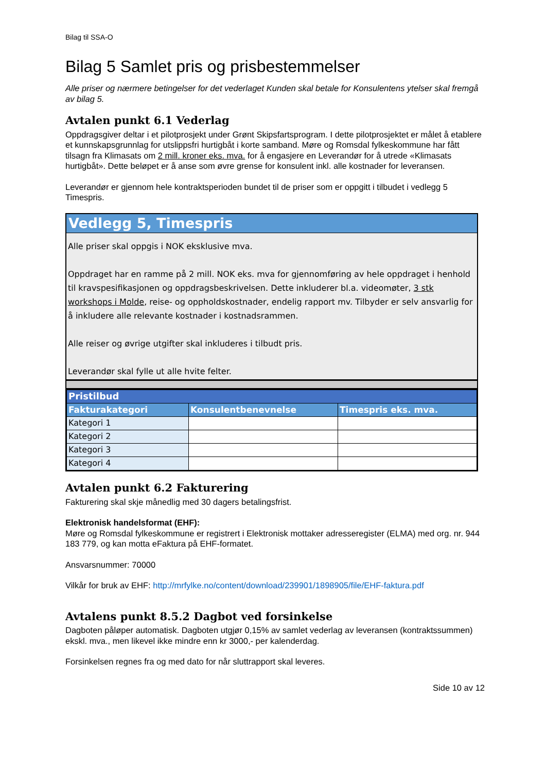Bilag til SSA-O
Bilag 5 Samlet pris og prisbestemmelser
Alle priser og nærmere betingelser for det vederlaget Kunden skal betale for Konsulentens ytelser skal fremgå av bilag 5.
Avtalen punkt 6.1 Vederlag
Oppdragsgiver deltar i et pilotprosjekt under Grønt Skipsfartsprogram. I dette pilotprosjektet er målet å etablere et kunnskapsgrunnlag for utslippsfri hurtigbåt i korte samband. Møre og Romsdal fylkeskommune har fått tilsagn fra Klimasats om 2 mill. kroner eks. mva. for å engasjere en Leverandør for å utrede «Klimasats hurtigbåt». Dette beløpet er å anse som øvre grense for konsulent inkl. alle kostnader for leveransen.
Leverandør er gjennom hele kontraktsperioden bundet til de priser som er oppgitt i tilbudet i vedlegg 5 Timespris.
Vedlegg 5, Timespris
Alle priser skal oppgis i NOK eksklusive mva.
Oppdraget har en ramme på 2 mill. NOK eks. mva for gjennomføring av hele oppdraget i henhold til kravspesifikasjonen og oppdragsbeskrivelsen. Dette inkluderer bl.a. videomøter, 3 stk workshops i Molde, reise- og oppholdskostnader, endelig rapport mv. Tilbyder er selv ansvarlig for å inkludere alle relevante kostnader i kostnadsrammen.
Alle reiser og øvrige utgifter skal inkluderes i tilbudt pris.
Leverandør skal fylle ut alle hvite felter.
| Pristilbud | | |
| Fakturakategori | Konsulentbenevnelse | Timespris eks. mva. |
| Kategori 1 | | |
| Kategori 2 | | |
| Kategori 3 | | |
| Kategori 4 | | |
Avtalen punkt 6.2 Fakturering
Fakturering skal skje månedlig med 30 dagers betalingsfrist.
Elektronisk handelsformat (EHF):
Møre og Romsdal fylkeskommune er registrert i Elektronisk mottaker adresseregister (ELMA) med org. nr. 944 183 779, og kan motta eFaktura på EHF-formatet.
Ansvarsnummer: 70000
Vilkår for bruk av EHF: http://mrfylke.no/content/download/239901/1898905/file/EHF-faktura.pdf
Avtalens punkt 8.5.2 Dagbot ved forsinkelse
Dagboten påløper automatisk. Dagboten utgjør 0,15% av samlet vederlag av leveransen (kontraktssummen) ekskl. mva., men likevel ikke mindre enn kr 3000,- per kalenderdag.
Forsinkelsen regnes fra og med dato for når sluttrapport skal leveres.
Side 10 av 12